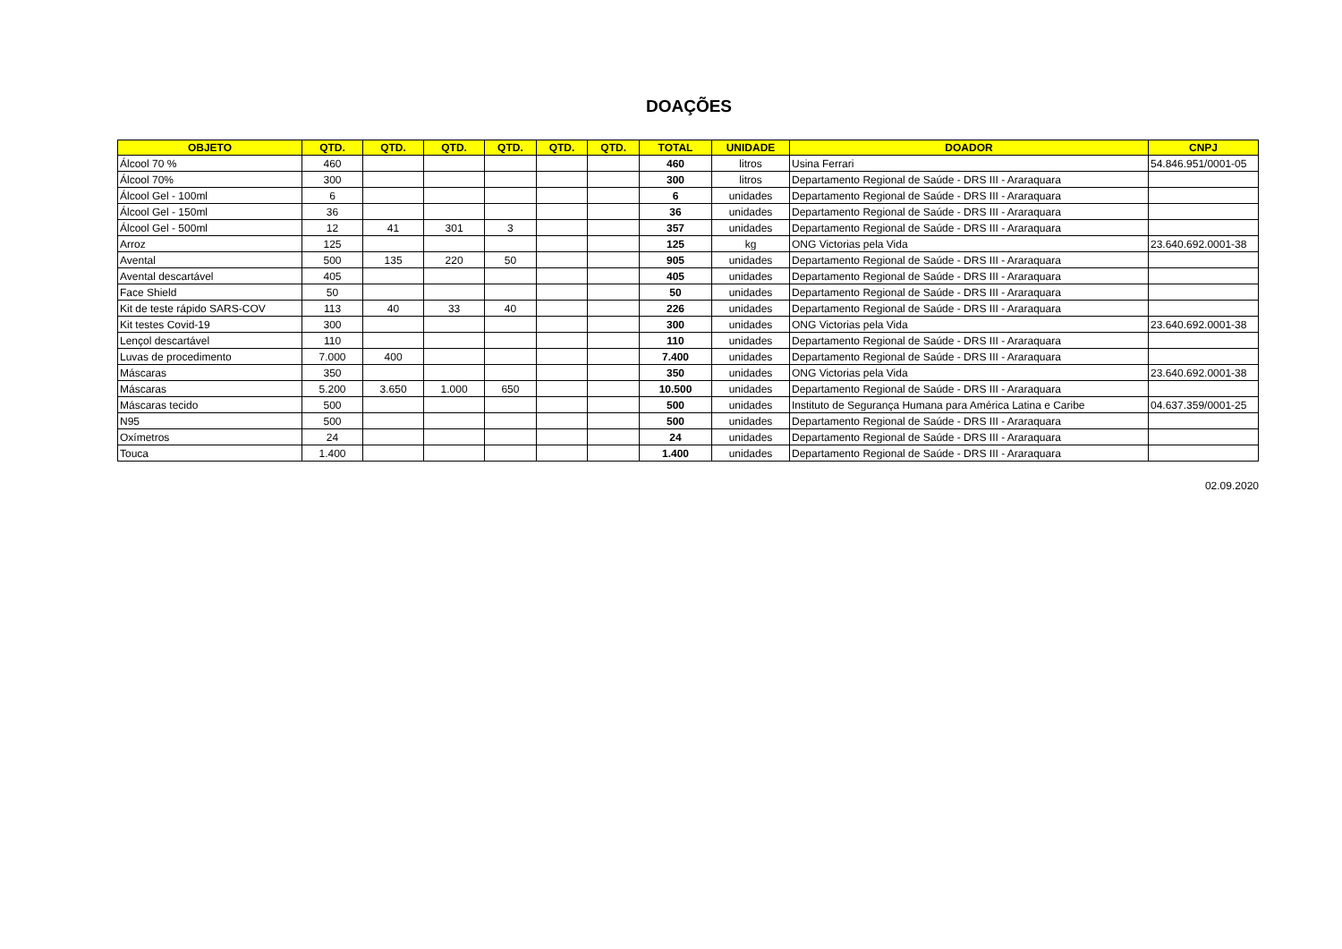DOAÇÕES
| OBJETO | QTD. | QTD. | QTD. | QTD. | QTD. | QTD. | TOTAL | UNIDADE | DOADOR | CNPJ |
| --- | --- | --- | --- | --- | --- | --- | --- | --- | --- | --- |
| Álcool 70 % | 460 | | | | | | 460 | litros | Usina Ferrari | 54.846.951/0001-05 |
| Álcool 70% | 300 | | | | | | 300 | litros | Departamento Regional de Saúde - DRS III - Araraquara | |
| Álcool Gel - 100ml | 6 | | | | | | 6 | unidades | Departamento Regional de Saúde - DRS III - Araraquara | |
| Álcool Gel - 150ml | 36 | | | | | | 36 | unidades | Departamento Regional de Saúde - DRS III - Araraquara | |
| Álcool Gel - 500ml | 12 | 41 | 301 | 3 | | | 357 | unidades | Departamento Regional de Saúde - DRS III - Araraquara | |
| Arroz | 125 | | | | | | 125 | kg | ONG Victorias pela Vida | 23.640.692.0001-38 |
| Avental | 500 | 135 | 220 | 50 | | | 905 | unidades | Departamento Regional de Saúde - DRS III - Araraquara | |
| Avental descartável | 405 | | | | | | 405 | unidades | Departamento Regional de Saúde - DRS III - Araraquara | |
| Face Shield | 50 | | | | | | 50 | unidades | Departamento Regional de Saúde - DRS III - Araraquara | |
| Kit de teste rápido SARS-COV | 113 | 40 | 33 | 40 | | | 226 | unidades | Departamento Regional de Saúde - DRS III - Araraquara | |
| Kit testes Covid-19 | 300 | | | | | | 300 | unidades | ONG Victorias pela Vida | 23.640.692.0001-38 |
| Lençol descartável | 110 | | | | | | 110 | unidades | Departamento Regional de Saúde - DRS III - Araraquara | |
| Luvas de procedimento | 7.000 | 400 | | | | | 7.400 | unidades | Departamento Regional de Saúde - DRS III - Araraquara | |
| Máscaras | 350 | | | | | | 350 | unidades | ONG Victorias pela Vida | 23.640.692.0001-38 |
| Máscaras | 5.200 | 3.650 | 1.000 | 650 | | | 10.500 | unidades | Departamento Regional de Saúde - DRS III - Araraquara | |
| Máscaras tecido | 500 | | | | | | 500 | unidades | Instituto de Segurança Humana para América Latina e Caribe | 04.637.359/0001-25 |
| N95 | 500 | | | | | | 500 | unidades | Departamento Regional de Saúde - DRS III - Araraquara | |
| Oxímetros | 24 | | | | | | 24 | unidades | Departamento Regional de Saúde - DRS III - Araraquara | |
| Touca | 1.400 | | | | | | 1.400 | unidades | Departamento Regional de Saúde - DRS III - Araraquara | |
02.09.2020